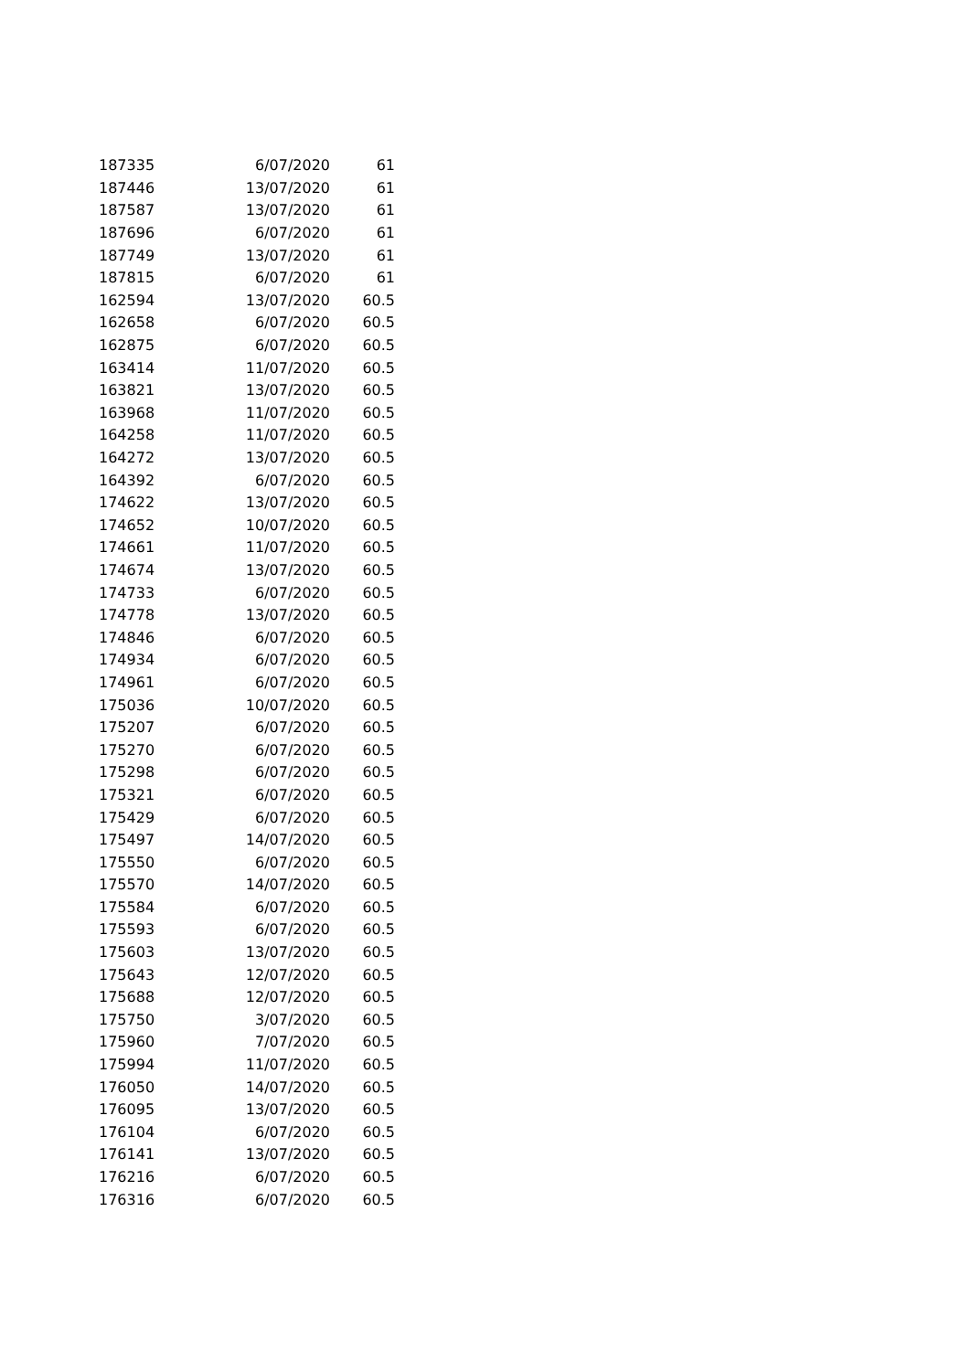| 187335 | 6/07/2020 | 61 |
| 187446 | 13/07/2020 | 61 |
| 187587 | 13/07/2020 | 61 |
| 187696 | 6/07/2020 | 61 |
| 187749 | 13/07/2020 | 61 |
| 187815 | 6/07/2020 | 61 |
| 162594 | 13/07/2020 | 60.5 |
| 162658 | 6/07/2020 | 60.5 |
| 162875 | 6/07/2020 | 60.5 |
| 163414 | 11/07/2020 | 60.5 |
| 163821 | 13/07/2020 | 60.5 |
| 163968 | 11/07/2020 | 60.5 |
| 164258 | 11/07/2020 | 60.5 |
| 164272 | 13/07/2020 | 60.5 |
| 164392 | 6/07/2020 | 60.5 |
| 174622 | 13/07/2020 | 60.5 |
| 174652 | 10/07/2020 | 60.5 |
| 174661 | 11/07/2020 | 60.5 |
| 174674 | 13/07/2020 | 60.5 |
| 174733 | 6/07/2020 | 60.5 |
| 174778 | 13/07/2020 | 60.5 |
| 174846 | 6/07/2020 | 60.5 |
| 174934 | 6/07/2020 | 60.5 |
| 174961 | 6/07/2020 | 60.5 |
| 175036 | 10/07/2020 | 60.5 |
| 175207 | 6/07/2020 | 60.5 |
| 175270 | 6/07/2020 | 60.5 |
| 175298 | 6/07/2020 | 60.5 |
| 175321 | 6/07/2020 | 60.5 |
| 175429 | 6/07/2020 | 60.5 |
| 175497 | 14/07/2020 | 60.5 |
| 175550 | 6/07/2020 | 60.5 |
| 175570 | 14/07/2020 | 60.5 |
| 175584 | 6/07/2020 | 60.5 |
| 175593 | 6/07/2020 | 60.5 |
| 175603 | 13/07/2020 | 60.5 |
| 175643 | 12/07/2020 | 60.5 |
| 175688 | 12/07/2020 | 60.5 |
| 175750 | 3/07/2020 | 60.5 |
| 175960 | 7/07/2020 | 60.5 |
| 175994 | 11/07/2020 | 60.5 |
| 176050 | 14/07/2020 | 60.5 |
| 176095 | 13/07/2020 | 60.5 |
| 176104 | 6/07/2020 | 60.5 |
| 176141 | 13/07/2020 | 60.5 |
| 176216 | 6/07/2020 | 60.5 |
| 176316 | 6/07/2020 | 60.5 |